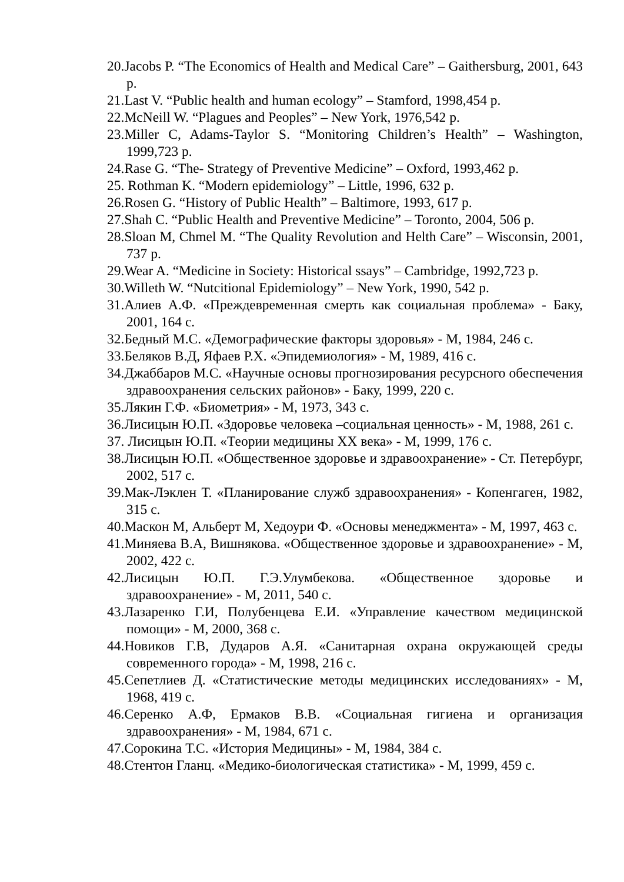20.Jacobs P. “The Economics of Health and Medical Care” – Gaithersburg, 2001, 643 p.
21.Last V. “Public health and human ecology” – Stamford, 1998,454 p.
22.McNeill W. “Plagues and Peoples” – New York, 1976,542 p.
23.Miller C, Adams-Taylor S. “Monitoring Children’s Health” – Washington, 1999,723 p.
24.Rase G. “The- Strategy of Preventive Medicine” – Oxford, 1993,462 p.
25. Rothman K. “Modern epidemiology” – Little, 1996, 632 p.
26.Rosen G. “History of Public Health” – Baltimore, 1993, 617 p.
27.Shah C. “Public Health and Preventive Medicine” – Toronto, 2004, 506 p.
28.Sloan M, Chmel M. “The Quality Revolution and Helth Care” – Wisconsin, 2001, 737 p.
29.Wear A. “Medicine in Society: Historical ssays” – Cambridge, 1992,723 p.
30.Willeth W. “Nutcitional Epidemiology” – New York, 1990, 542 p.
31.Алиев А.Ф. «Преждевременная смерть как социальная проблема» - Баку, 2001, 164 с.
32.Бедный М.С. «Демографические факторы здоровья» - М, 1984, 246 с.
33.Беляков В.Д, Яфаев Р.Х. «Эпидемиология» - М, 1989, 416 с.
34.Джаббаров М.С. «Научные основы прогнозирования ресурсного обеспечения здравоохранения сельских районов» - Баку, 1999, 220 с.
35.Лякин Г.Ф. «Биометрия» - М, 1973, 343 с.
36.Лисицын Ю.П. «Здоровье человека –социальная ценность» - М, 1988, 261 с.
37. Лисицын Ю.П. «Теории медицины XX века» - М, 1999, 176 с.
38.Лисицын Ю.П. «Общественное здоровье и здравоохранение» - Ст. Петербург, 2002, 517 с.
39.Мак-Лэклен Т. «Планирование служб здравоохранения» - Копенгаген, 1982, 315 с.
40.Маскон М, Альберт М, Хедоури Ф. «Основы менеджмента» - М, 1997, 463 с.
41.Миняева В.А, Вишнякова. «Общественное здоровье и здравоохранение» - М, 2002, 422 с.
42.Лисицын Ю.П. Г.Э.Улумбекова. «Общественное здоровье и здравоохранение» - М, 2011, 540 с.
43.Лазаренко Г.И, Полубенцева Е.И. «Управление качеством медицинской помощи» - М, 2000, 368 с.
44.Новиков Г.В, Дударов А.Я. «Санитарная охрана окружающей среды современного города» - М, 1998, 216 с.
45.Сепетлиев Д. «Статистические методы медицинских исследованиях» - М, 1968, 419 с.
46.Серенко А.Ф, Ермаков В.В. «Социальная гигиена и организация здравоохранения» - М, 1984, 671 с.
47.Сорокина Т.С. «История Медицины» - М, 1984, 384 с.
48.Стентон Гланц. «Медико-биологическая статистика» - М, 1999, 459 с.